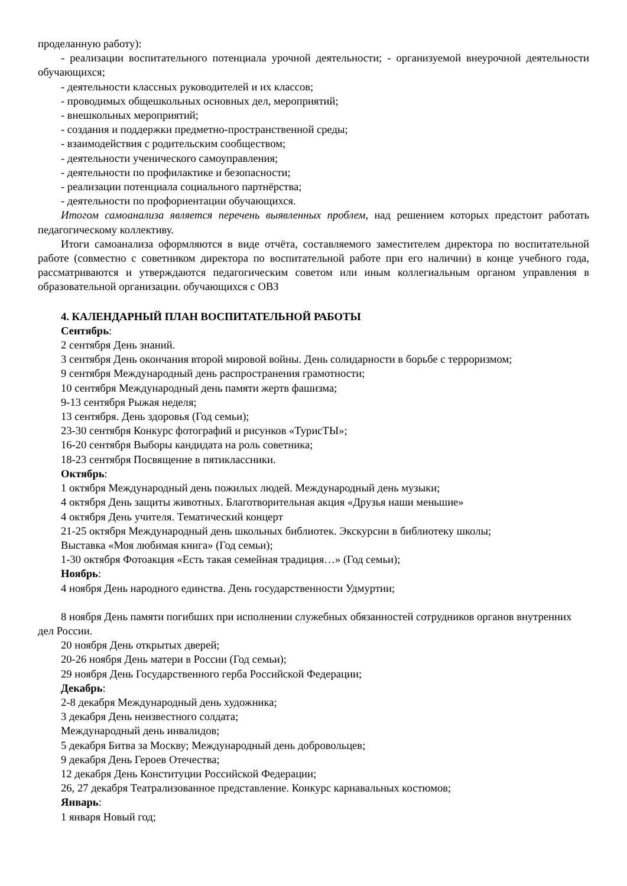проделанную работу):
- реализации воспитательного потенциала урочной деятельности; - организуемой внеурочной деятельности обучающихся;
- деятельности классных руководителей и их классов;
- проводимых общешкольных основных дел, мероприятий;
- внешкольных мероприятий;
- создания и поддержки предметно-пространственной среды;
- взаимодействия с родительским сообществом;
- деятельности ученического самоуправления;
- деятельности по профилактике и безопасности;
- реализации потенциала социального партнёрства;
- деятельности по профориентации обучающихся.
Итогом самоанализа является перечень выявленных проблем, над решением которых предстоит работать педагогическому коллективу.
Итоги самоанализа оформляются в виде отчёта, составляемого заместителем директора по воспитательной работе (совместно с советником директора по воспитательной работе при его наличии) в конце учебного года, рассматриваются и утверждаются педагогическим советом или иным коллегиальным органом управления в образовательной организации. обучающихся с ОВЗ
4. КАЛЕНДАРНЫЙ ПЛАН ВОСПИТАТЕЛЬНОЙ РАБОТЫ
Сентябрь:
2 сентября День знаний.
3 сентября День окончания второй мировой войны. День солидарности в борьбе с терроризмом;
9 сентября Международный день распространения грамотности;
10 сентября Международный день памяти жертв фашизма;
9-13 сентября Рыжая неделя;
13 сентября. День здоровья (Год семьи);
23-30 сентября Конкурс фотографий и рисунков «ТурисТЫ»;
16-20 сентября Выборы кандидата на роль советника;
18-23 сентября Посвящение в пятиклассники.
Октябрь:
1 октября Международный день пожилых людей. Международный день музыки;
4 октября День защиты животных. Благотворительная акция «Друзья наши меньшие»
4 октября День учителя. Тематический концерт
21-25 октября Международный день школьных библиотек. Экскурсии в библиотеку школы;
Выставка «Моя любимая книга» (Год семьи);
1-30 октября Фотоакция «Есть такая семейная традиция…» (Год семьи);
Ноябрь:
4 ноября День народного единства. День государственности Удмуртии;
8 ноября День памяти погибших при исполнении служебных обязанностей сотрудников органов внутренних дел России.
20 ноября День открытых дверей;
20-26 ноября День матери в России (Год семьи);
29 ноября День Государственного герба Российской Федерации;
Декабрь:
2-8 декабря Международный день художника;
3 декабря День неизвестного солдата;
Международный день инвалидов;
5 декабря Битва за Москву; Международный день добровольцев;
9 декабря День Героев Отечества;
12 декабря День Конституции Российской Федерации;
26, 27 декабря Театрализованное представление. Конкурс карнавальных костюмов;
Январь:
1 января Новый год;